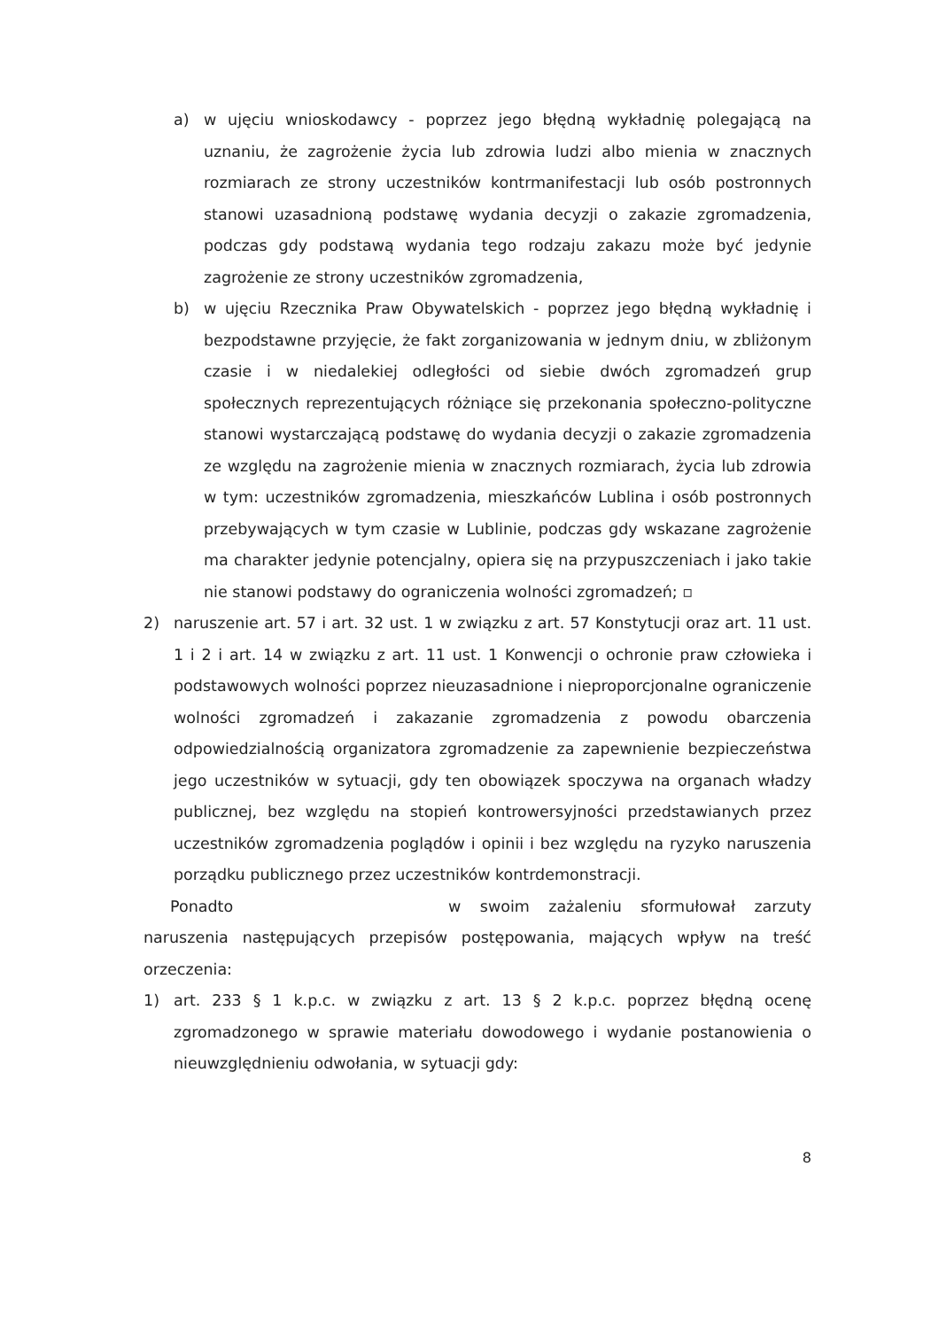a) w ujęciu wnioskodawcy - poprzez jego błędną wykładnię polegającą na uznaniu, że zagrożenie życia lub zdrowia ludzi albo mienia w znacznych rozmiarach ze strony uczestników kontrmanifestacji lub osób postronnych stanowi uzasadnioną podstawę wydania decyzji o zakazie zgromadzenia, podczas gdy podstawą wydania tego rodzaju zakazu może być jedynie zagrożenie ze strony uczestników zgromadzenia,
b) w ujęciu Rzecznika Praw Obywatelskich - poprzez jego błędną wykładnię i bezpodstawne przyjęcie, że fakt zorganizowania w jednym dniu, w zbliżonym czasie i w niedalekiej odległości od siebie dwóch zgromadzeń grup społecznych reprezentujących różniące się przekonania społeczno-polityczne stanowi wystarczającą podstawę do wydania decyzji o zakazie zgromadzenia ze względu na zagrożenie mienia w znacznych rozmiarach, życia lub zdrowia w tym: uczestników zgromadzenia, mieszkańców Lublina i osób postronnych przebywających w tym czasie w Lublinie, podczas gdy wskazane zagrożenie ma charakter jedynie potencjalny, opiera się na przypuszczeniach i jako takie nie stanowi podstawy do ograniczenia wolności zgromadzeń; ▫
2) naruszenie art. 57 i art. 32 ust. 1 w związku z art. 57 Konstytucji oraz art. 11 ust. 1 i 2 i art. 14 w związku z art. 11 ust. 1 Konwencji o ochronie praw człowieka i podstawowych wolności poprzez nieuzasadnione i nieproporcjonalne ograniczenie wolności zgromadzeń i zakazanie zgromadzenia z powodu obarczenia odpowiedzialnością organizatora zgromadzenie za zapewnienie bezpieczeństwa jego uczestników w sytuacji, gdy ten obowiązek spoczywa na organach władzy publicznej, bez względu na stopień kontrowersyjności przedstawianych przez uczestników zgromadzenia poglądów i opinii i bez względu na ryzyko naruszenia porządku publicznego przez uczestników kontrdemonstracji.
Ponadto w swoim zażaleniu sformułował zarzuty naruszenia następujących przepisów postępowania, mających wpływ na treść orzeczenia:
1) art. 233 § 1 k.p.c. w związku z art. 13 § 2 k.p.c. poprzez błędną ocenę zgromadzonego w sprawie materiału dowodowego i wydanie postanowienia o nieuwzględnieniu odwołania, w sytuacji gdy:
8